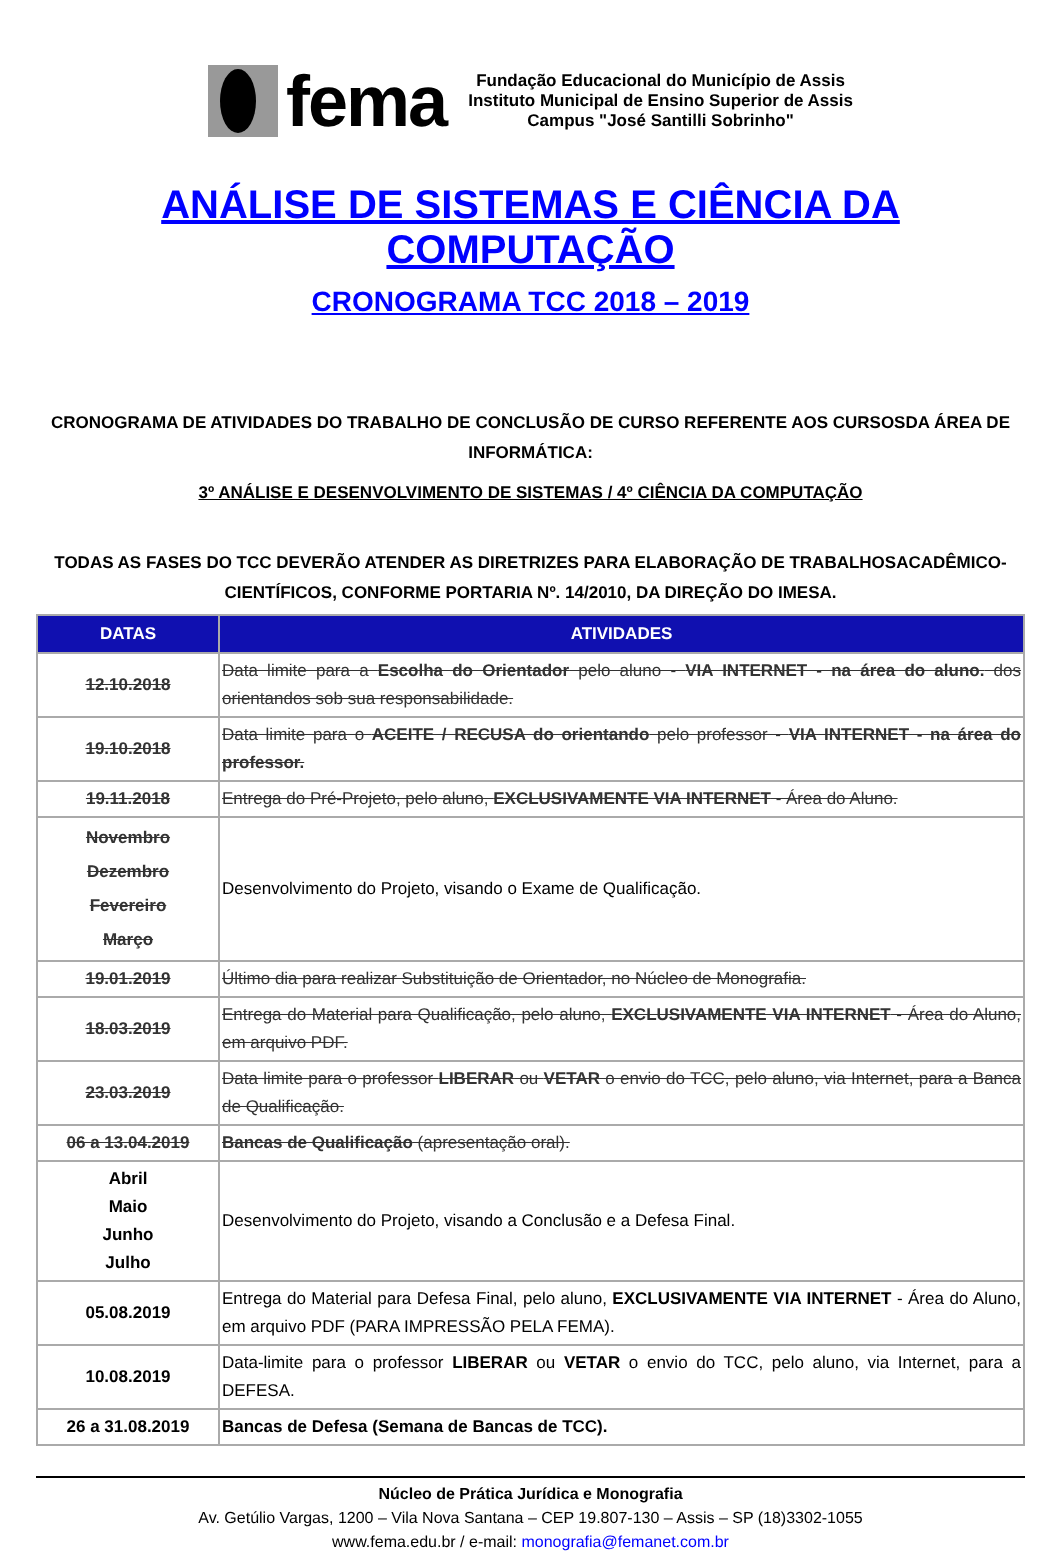fema
Fundação Educacional do Município de Assis
Instituto Municipal de Ensino Superior de Assis
Campus "José Santilli Sobrinho"
ANÁLISE DE SISTEMAS E CIÊNCIA DA COMPUTAÇÃO
CRONOGRAMA TCC 2018 – 2019
CRONOGRAMA DE ATIVIDADES DO TRABALHO DE CONCLUSÃO DE CURSO REFERENTE AOS CURSOSDA ÁREA DE INFORMÁTICA:
3º ANÁLISE E DESENVOLVIMENTO DE SISTEMAS / 4º CIÊNCIA DA COMPUTAÇÃO
TODAS AS FASES DO TCC DEVERÃO ATENDER AS DIRETRIZES PARA ELABORAÇÃO DE TRABALHOSACADÊMICO-CIENTÍFICOS, CONFORME PORTARIA Nº. 14/2010, DA DIREÇÃO DO IMESA.
| DATAS | ATIVIDADES |
| --- | --- |
| 12.10.2018 | Data limite para a Escolha do Orientador pelo aluno - VIA INTERNET - na área do aluno. dos orientandos sob sua responsabilidade. |
| 19.10.2018 | Data limite para o ACEITE / RECUSA do orientando pelo professor - VIA INTERNET - na área do professor. |
| 19.11.2018 | Entrega do Pré-Projeto, pelo aluno, EXCLUSIVAMENTE VIA INTERNET - Área do Aluno. |
| Novembro Dezembro Fevereiro Março | Desenvolvimento do Projeto, visando o Exame de Qualificação. |
| 19.01.2019 | Último dia para realizar Substituição de Orientador, no Núcleo de Monografia. |
| 18.03.2019 | Entrega do Material para Qualificação, pelo aluno, EXCLUSIVAMENTE VIA INTERNET - Área do Aluno, em arquivo PDF. |
| 23.03.2019 | Data limite para o professor LIBERAR ou VETAR o envio do TCC, pelo aluno, via Internet, para a Banca de Qualificação. |
| 06 a 13.04.2019 | Bancas de Qualificação (apresentação oral). |
| Abril Maio Junho Julho | Desenvolvimento do Projeto, visando a Conclusão e a Defesa Final. |
| 05.08.2019 | Entrega do Material para Defesa Final, pelo aluno, EXCLUSIVAMENTE VIA INTERNET - Área do Aluno, em arquivo PDF (PARA IMPRESSÃO PELA FEMA). |
| 10.08.2019 | Data-limite para o professor LIBERAR ou VETAR o envio do TCC, pelo aluno, via Internet, para a DEFESA. |
| 26 a 31.08.2019 | Bancas de Defesa (Semana de Bancas de TCC). |
Núcleo de Prática Jurídica e Monografia
Av. Getúlio Vargas, 1200 – Vila Nova Santana – CEP 19.807-130 – Assis – SP (18)3302-1055
www.fema.edu.br / e-mail: monografia@femanet.com.br